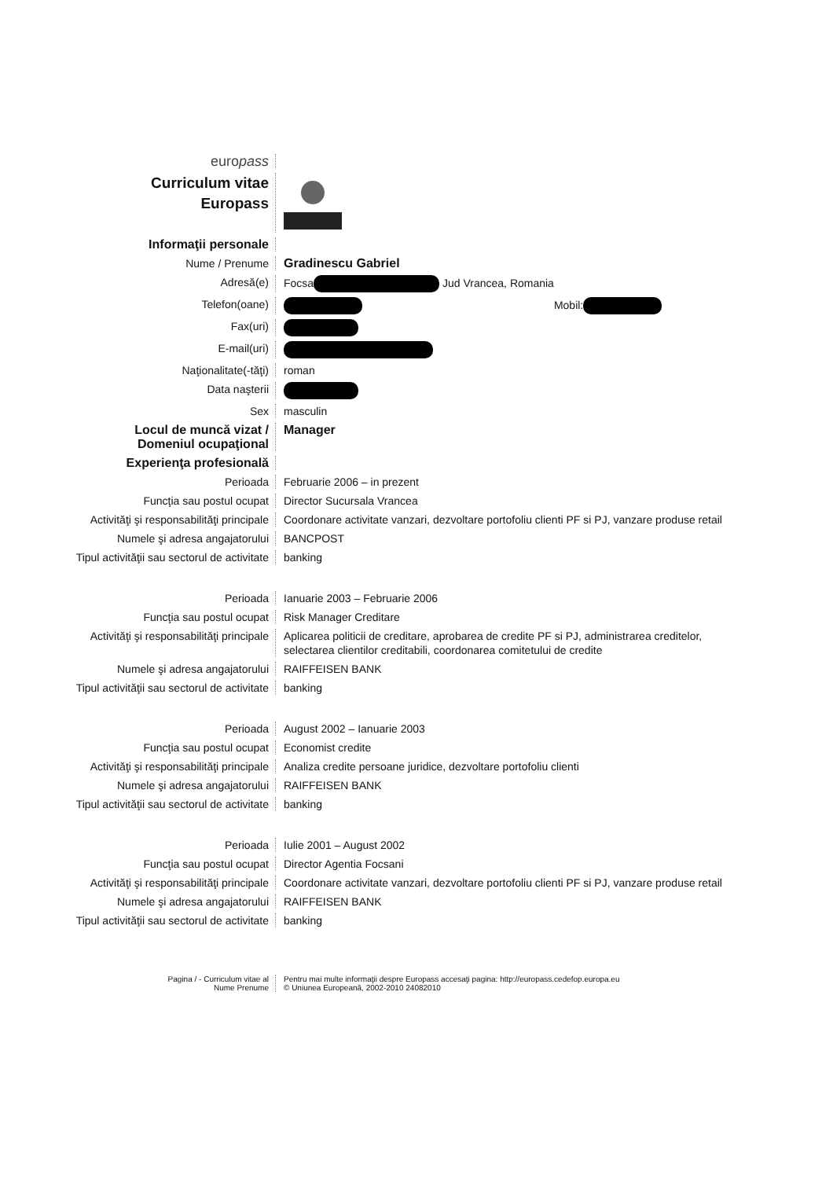europass
Curriculum vitae
Europass
Informaţii personale
Nume / Prenume Gradinescu Gabriel
Adresă(e) Focsa Jud Vrancea, Romania
Telefon(oane) Mobil:
Fax(uri)
E-mail(uri)
Naţionalitate(-tăţi) roman
Data naşterii
Sex masculin
Locul de muncă vizat /
Domeniul ocupaţional
Manager
Experienţa profesională
Perioada Februarie 2006 – in prezent
Funcţia sau postul ocupat Director Sucursala Vrancea
Activităţi şi responsabilităţi principale
Coordonare activitate vanzari, dezvoltare portofoliu clienti PF si PJ, vanzare produse retail
Numele şi adresa angajatorului BANCPOST
Tipul activităţii sau sectorul de activitate
banking
Perioada Ianuarie 2003 – Februarie 2006
Funcţia sau postul ocupat Risk Manager Creditare
Activităţi şi responsabilităţi principale
Aplicarea politicii de creditare, aprobarea de credite PF si PJ, administrarea creditelor, selectarea clientilor creditabili, coordonarea comitetului de credite
Numele şi adresa angajatorului RAIFFEISEN BANK
Tipul activităţii sau sectorul de activitate
banking
Perioada August 2002 – Ianuarie 2003
Funcţia sau postul ocupat Economist credite
Activităţi şi responsabilităţi principale
Analiza credite persoane juridice, dezvoltare portofoliu clienti
Numele şi adresa angajatorului RAIFFEISEN BANK
Tipul activităţii sau sectorul de activitate
banking
Perioada Iulie 2001 – August 2002
Funcţia sau postul ocupat Director Agentia Focsani
Activităţi şi responsabilităţi principale
Coordonare activitate vanzari, dezvoltare portofoliu clienti PF si PJ, vanzare produse retail
Numele şi adresa angajatorului RAIFFEISEN BANK
Tipul activităţii sau sectorul de activitate
banking
Pagina / - Curriculum vitae al
Nume Prenume
Pentru mai multe informaţii despre Europass accesaţi pagina: http://europass.cedefop.europa.eu
© Uniunea Europeană, 2002-2010 24082010